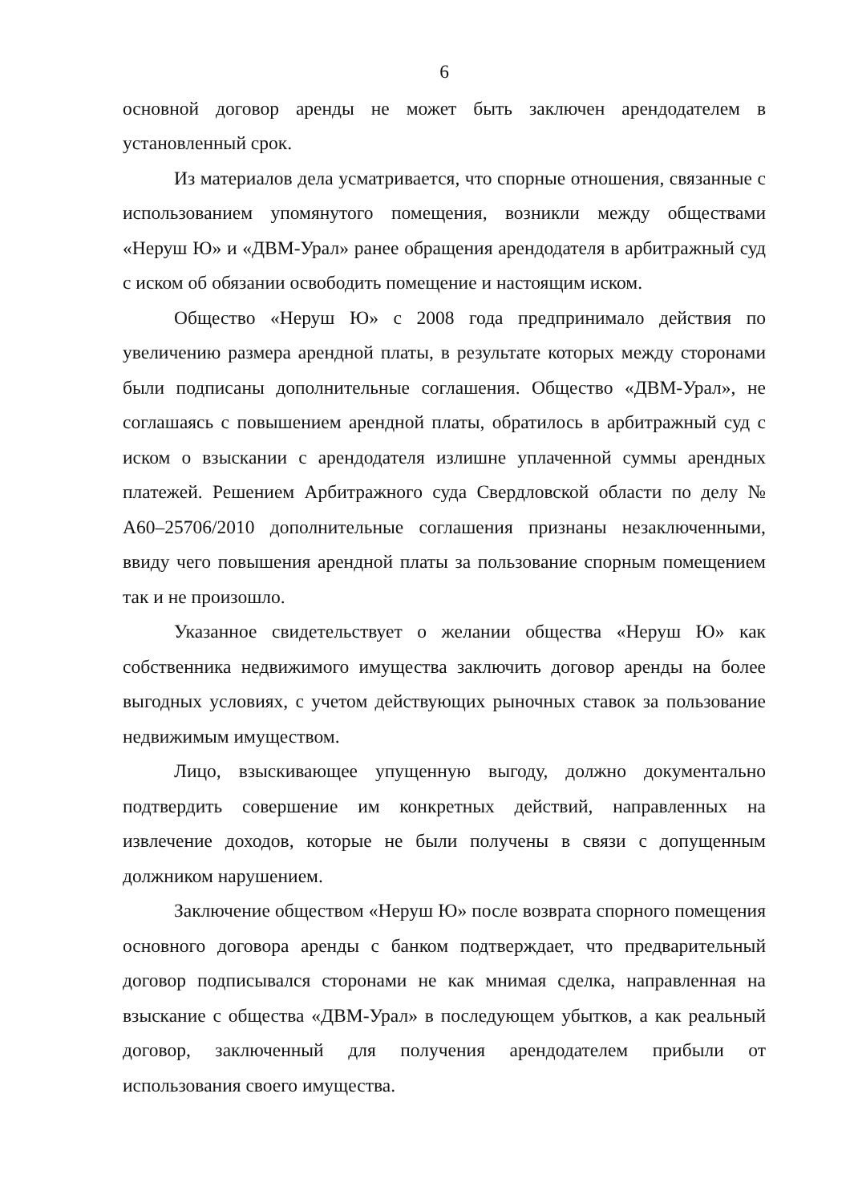6
основной договор аренды не может быть заключен арендодателем в установленный срок.
Из материалов дела усматривается, что спорные отношения, связанные с использованием упомянутого помещения, возникли между обществами «Неруш Ю» и «ДВМ-Урал» ранее обращения арендодателя в арбитражный суд с иском об обязании освободить помещение и настоящим иском.
Общество «Неруш Ю» с 2008 года предпринимало действия по увеличению размера арендной платы, в результате которых между сторонами были подписаны дополнительные соглашения. Общество «ДВМ-Урал», не соглашаясь с повышением арендной платы, обратилось в арбитражный суд с иском о взыскании с арендодателя излишне уплаченной суммы арендных платежей. Решением Арбитражного суда Свердловской области по делу № А60–25706/2010 дополнительные соглашения признаны незаключенными, ввиду чего повышения арендной платы за пользование спорным помещением так и не произошло.
Указанное свидетельствует о желании общества «Неруш Ю» как собственника недвижимого имущества заключить договор аренды на более выгодных условиях, с учетом действующих рыночных ставок за пользование недвижимым имуществом.
Лицо, взыскивающее упущенную выгоду, должно документально подтвердить совершение им конкретных действий, направленных на извлечение доходов, которые не были получены в связи с допущенным должником нарушением.
Заключение обществом «Неруш Ю» после возврата спорного помещения основного договора аренды с банком подтверждает, что предварительный договор подписывался сторонами не как мнимая сделка, направленная на взыскание с общества «ДВМ-Урал» в последующем убытков, а как реальный договор, заключенный для получения арендодателем прибыли от использования своего имущества.